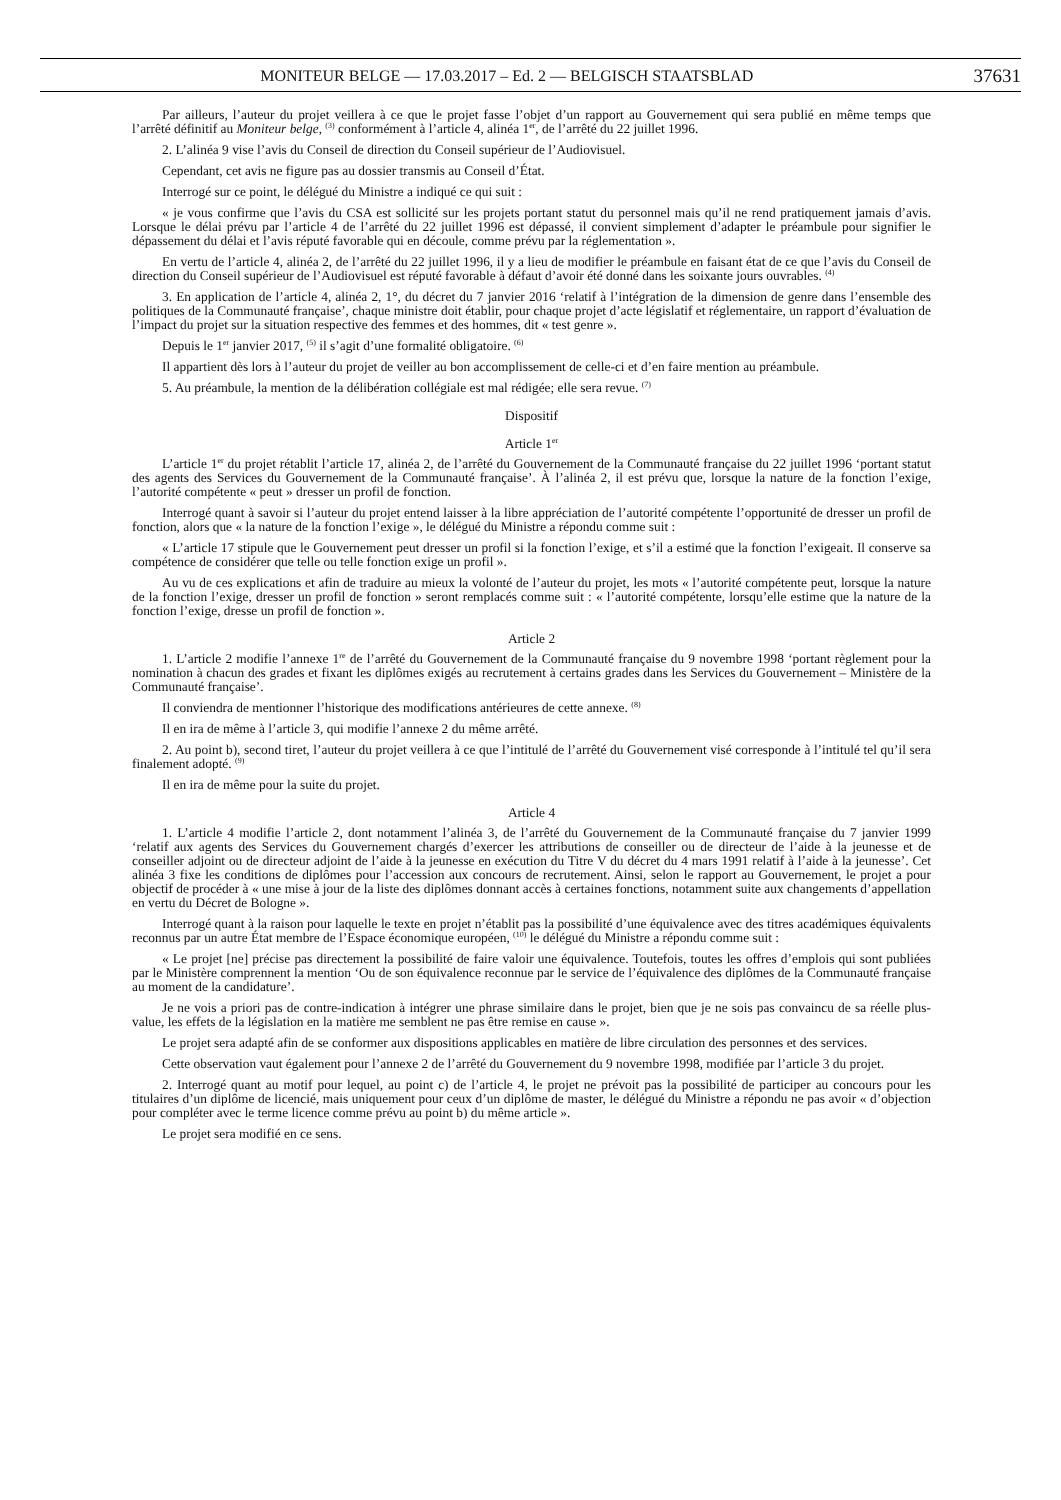MONITEUR BELGE — 17.03.2017 – Ed. 2 — BELGISCH STAATSBLAD 37631
Par ailleurs, l’auteur du projet veillera à ce que le projet fasse l’objet d’un rapport au Gouvernement qui sera publié en même temps que l’arrêté définitif au Moniteur belge, <sup>(3)</sup> conformément à l’article 4, alinéa 1<sup>er</sup>, de l’arrêté du 22 juillet 1996.
2. L’alinéa 9 vise l’avis du Conseil de direction du Conseil supérieur de l’Audiovisuel.
Cependant, cet avis ne figure pas au dossier transmis au Conseil d’État.
Interrogé sur ce point, le délégué du Ministre a indiqué ce qui suit :
« je vous confirme que l’avis du CSA est sollicité sur les projets portant statut du personnel mais qu’il ne rend pratiquement jamais d’avis. Lorsque le délai prévu par l’article 4 de l’arrêté du 22 juillet 1996 est dépassé, il convient simplement d’adapter le préambule pour signifier le dépassement du délai et l’avis réputé favorable qui en découle, comme prévu par la réglementation ».
En vertu de l’article 4, alinéa 2, de l’arrêté du 22 juillet 1996, il y a lieu de modifier le préambule en faisant état de ce que l’avis du Conseil de direction du Conseil supérieur de l’Audiovisuel est réputé favorable à défaut d’avoir été donné dans les soixante jours ouvrables. <sup>(4)</sup>
3. En application de l’article 4, alinéa 2, 1°, du décret du 7 janvier 2016 ‘relatif à l’intégration de la dimension de genre dans l’ensemble des politiques de la Communauté française’, chaque ministre doit établir, pour chaque projet d’acte législatif et réglementaire, un rapport d’évaluation de l’impact du projet sur la situation respective des femmes et des hommes, dit « test genre ».
Depuis le 1<sup>er</sup> janvier 2017, <sup>(5)</sup> il s’agit d’une formalité obligatoire. <sup>(6)</sup>
Il appartient dès lors à l’auteur du projet de veiller au bon accomplissement de celle-ci et d’en faire mention au préambule.
5. Au préambule, la mention de la délibération collégiale est mal rédigée; elle sera revue. <sup>(7)</sup>
Dispositif
Article 1<sup>er</sup>
L’article 1<sup>er</sup> du projet rétablit l’article 17, alinéa 2, de l’arrêté du Gouvernement de la Communauté française du 22 juillet 1996 ‘portant statut des agents des Services du Gouvernement de la Communauté française’. À l’alinéa 2, il est prévu que, lorsque la nature de la fonction l’exige, l’autorité compétente « peut » dresser un profil de fonction.
Interrogé quant à savoir si l’auteur du projet entend laisser à la libre appréciation de l’autorité compétente l’opportunité de dresser un profil de fonction, alors que « la nature de la fonction l’exige », le délégué du Ministre a répondu comme suit :
« L’article 17 stipule que le Gouvernement peut dresser un profil si la fonction l’exige, et s’il a estimé que la fonction l’exigeait. Il conserve sa compétence de considérer que telle ou telle fonction exige un profil ».
Au vu de ces explications et afin de traduire au mieux la volonté de l’auteur du projet, les mots « l’autorité compétente peut, lorsque la nature de la fonction l’exige, dresser un profil de fonction » seront remplacés comme suit : « l’autorité compétente, lorsqu’elle estime que la nature de la fonction l’exige, dresse un profil de fonction ».
Article 2
1. L’article 2 modifie l’annexe 1<sup>re</sup> de l’arrêté du Gouvernement de la Communauté française du 9 novembre 1998 ‘portant règlement pour la nomination à chacun des grades et fixant les diplômes exigés au recrutement à certains grades dans les Services du Gouvernement – Ministère de la Communauté française’.
Il conviendra de mentionner l’historique des modifications antérieures de cette annexe. <sup>(8)</sup>
Il en ira de même à l’article 3, qui modifie l’annexe 2 du même arrêté.
2. Au point b), second tiret, l’auteur du projet veillera à ce que l’intitulé de l’arrêté du Gouvernement visé corresponde à l’intitulé tel qu’il sera finalement adopté. <sup>(9)</sup>
Il en ira de même pour la suite du projet.
Article 4
1. L’article 4 modifie l’article 2, dont notamment l’alinéa 3, de l’arrêté du Gouvernement de la Communauté française du 7 janvier 1999 ‘relatif aux agents des Services du Gouvernement chargés d’exercer les attributions de conseiller ou de directeur de l’aide à la jeunesse et de conseiller adjoint ou de directeur adjoint de l’aide à la jeunesse en exécution du Titre V du décret du 4 mars 1991 relatif à l’aide à la jeunesse’. Cet alinéa 3 fixe les conditions de diplômes pour l’accession aux concours de recrutement. Ainsi, selon le rapport au Gouvernement, le projet a pour objectif de procéder à « une mise à jour de la liste des diplômes donnant accès à certaines fonctions, notamment suite aux changements d’appellation en vertu du Décret de Bologne ».
Interrogé quant à la raison pour laquelle le texte en projet n’établit pas la possibilité d’une équivalence avec des titres académiques équivalents reconnus par un autre État membre de l’Espace économique européen, <sup>(10)</sup> le délégué du Ministre a répondu comme suit :
« Le projet [ne] précise pas directement la possibilité de faire valoir une équivalence. Toutefois, toutes les offres d’emplois qui sont publiées par le Ministère comprennent la mention ‘Ou de son équivalence reconnue par le service de l’équivalence des diplômes de la Communauté française au moment de la candidature’.
Je ne vois a priori pas de contre-indication à intégrer une phrase similaire dans le projet, bien que je ne sois pas convaincu de sa réelle plus-value, les effets de la législation en la matière me semblent ne pas être remise en cause ».
Le projet sera adapté afin de se conformer aux dispositions applicables en matière de libre circulation des personnes et des services.
Cette observation vaut également pour l’annexe 2 de l’arrêté du Gouvernement du 9 novembre 1998, modifiée par l’article 3 du projet.
2. Interrogé quant au motif pour lequel, au point c) de l’article 4, le projet ne prévoit pas la possibilité de participer au concours pour les titulaires d’un diplôme de licencié, mais uniquement pour ceux d’un diplôme de master, le délégué du Ministre a répondu ne pas avoir « d’objection pour compléter avec le terme licence comme prévu au point b) du même article ».
Le projet sera modifié en ce sens.